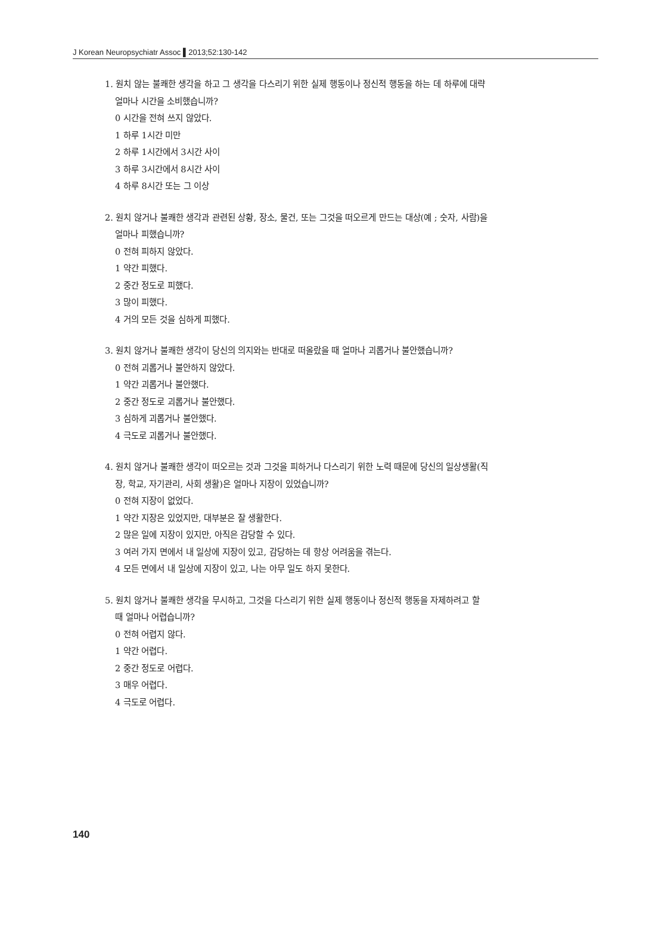J Korean Neuropsychiatr Assoc ▌2013;52:130-142
1. 원치 않는 불쾌한 생각을 하고 그 생각을 다스리기 위한 실제 행동이나 정신적 행동을 하는 데 하루에 대략
얼마나 시간을 소비했습니까?
0 시간을 전혀 쓰지 않았다.
1 하루 1시간 미만
2 하루 1시간에서 3시간 사이
3 하루 3시간에서 8시간 사이
4 하루 8시간 또는 그 이상
2. 원치 않거나 불쾌한 생각과 관련된 상황, 장소, 물건, 또는 그것을 떠오르게 만드는 대상(예 ; 숫자, 사람)을
얼마나 피했습니까?
0 전혀 피하지 않았다.
1 약간 피했다.
2 중간 정도로 피했다.
3 많이 피했다.
4 거의 모든 것을 심하게 피했다.
3. 원치 않거나 불쾌한 생각이 당신의 의지와는 반대로 떠올랐을 때 얼마나 괴롭거나 불안했습니까?
0 전혀 괴롭거나 불안하지 않았다.
1 약간 괴롭거나 불안했다.
2 중간 정도로 괴롭거나 불안했다.
3 심하게 괴롭거나 불안했다.
4 극도로 괴롭거나 불안했다.
4. 원치 않거나 불쾌한 생각이 떠오르는 것과 그것을 피하거나 다스리기 위한 노력 때문에 당신의 일상생활(직
장, 학교, 자기관리, 사회 생활)은 얼마나 지장이 있었습니까?
0 전혀 지장이 없었다.
1 약간 지장은 있었지만, 대부분은 잘 생활한다.
2 많은 일에 지장이 있지만, 아직은 감당할 수 있다.
3 여러 가지 면에서 내 일상에 지장이 있고, 감당하는 데 항상 어려움을 겪는다.
4 모든 면에서 내 일상에 지장이 있고, 나는 아무 일도 하지 못한다.
5. 원치 않거나 불쾌한 생각을 무시하고, 그것을 다스리기 위한 실제 행동이나 정신적 행동을 자제하려고 할
때 얼마나 어렵습니까?
0 전혀 어렵지 않다.
1 약간 어렵다.
2 중간 정도로 어렵다.
3 매우 어렵다.
4 극도로 어렵다.
140